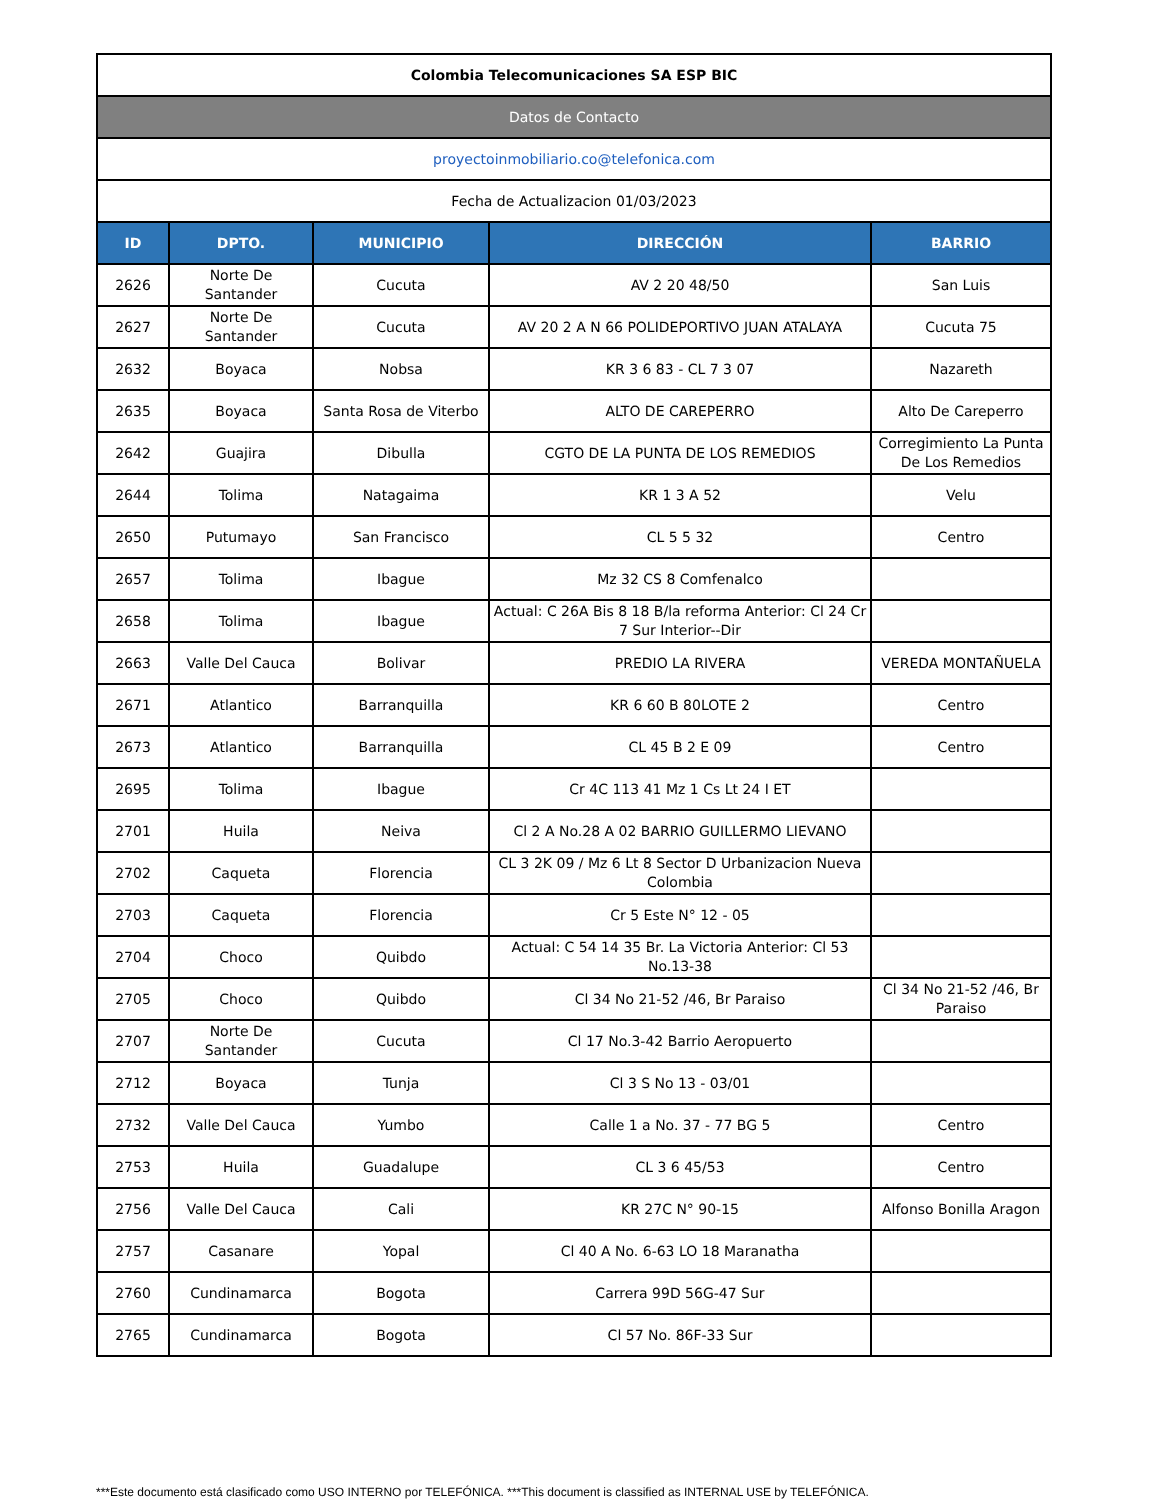| Colombia Telecomunicaciones SA ESP BIC | | | | |
| Datos de Contacto | | | | |
| proyectoinmobiliario.co@telefonica.com | | | | |
| Fecha de Actualizacion 01/03/2023 | | | | |
| ID | DPTO. | MUNICIPIO | DIRECCIÓN | BARRIO |
| 2626 | Norte De Santander | Cucuta | AV 2 20 48/50 | San Luis |
| 2627 | Norte De Santander | Cucuta | AV 20 2 A N 66 POLIDEPORTIVO JUAN ATALAYA | Cucuta 75 |
| 2632 | Boyaca | Nobsa | KR 3 6 83 - CL 7 3 07 | Nazareth |
| 2635 | Boyaca | Santa Rosa de Viterbo | ALTO DE CAREPERRO | Alto De Careperro |
| 2642 | Guajira | Dibulla | CGTO DE LA PUNTA DE LOS REMEDIOS | Corregimiento La Punta De Los Remedios |
| 2644 | Tolima | Natagaima | KR 1 3 A 52 | Velu |
| 2650 | Putumayo | San Francisco | CL 5 5 32 | Centro |
| 2657 | Tolima | Ibague | Mz 32 CS 8 Comfenalco | |
| 2658 | Tolima | Ibague | Actual: C 26A Bis 8 18 B/la reforma Anterior: Cl 24 Cr 7 Sur Interior--Dir | |
| 2663 | Valle Del Cauca | Bolivar | PREDIO LA RIVERA | VEREDA MONTAÑUELA |
| 2671 | Atlantico | Barranquilla | KR 6 60 B 80LOTE 2 | Centro |
| 2673 | Atlantico | Barranquilla | CL 45 B 2 E 09 | Centro |
| 2695 | Tolima | Ibague | Cr 4C 113 41 Mz 1 Cs Lt 24 I ET | |
| 2701 | Huila | Neiva | Cl 2 A No.28 A 02 BARRIO GUILLERMO LIEVANO | |
| 2702 | Caqueta | Florencia | CL 3 2K 09 / Mz 6 Lt 8 Sector D Urbanizacion Nueva Colombia | |
| 2703 | Caqueta | Florencia | Cr 5 Este N° 12 - 05 | |
| 2704 | Choco | Quibdo | Actual: C 54 14 35 Br. La Victoria Anterior: Cl 53 No.13-38 | |
| 2705 | Choco | Quibdo | Cl 34 No 21-52 /46, Br Paraiso | Cl 34 No 21-52 /46, Br Paraiso |
| 2707 | Norte De Santander | Cucuta | Cl 17 No.3-42 Barrio Aeropuerto | |
| 2712 | Boyaca | Tunja | Cl 3 S No 13 - 03/01 | |
| 2732 | Valle Del Cauca | Yumbo | Calle 1 a No. 37 - 77 BG 5 | Centro |
| 2753 | Huila | Guadalupe | CL 3 6 45/53 | Centro |
| 2756 | Valle Del Cauca | Cali | KR 27C N° 90-15 | Alfonso Bonilla Aragon |
| 2757 | Casanare | Yopal | Cl 40 A No. 6-63 LO 18 Maranatha | |
| 2760 | Cundinamarca | Bogota | Carrera 99D 56G-47 Sur | |
| 2765 | Cundinamarca | Bogota | Cl 57 No. 86F-33 Sur | |
***Este documento está clasificado como USO INTERNO por TELEFÓNICA. ***This document is classified as INTERNAL USE by TELEFÓNICA.